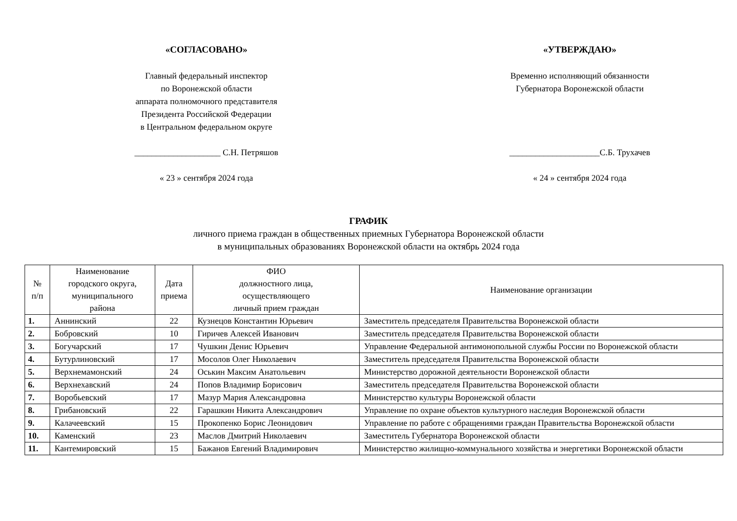«СОГЛАСОВАНО»
Главный федеральный инспектор
по Воронежской области
аппарата полномочного представителя
Президента Российской Федерации
в Центральном федеральном округе
____________________ С.Н. Петряшов
« 23 » сентября 2024 года
«УТВЕРЖДАЮ»
Временно исполняющий обязанности
Губернатора Воронежской области
_____________________С.Б. Трухачев
« 24 » сентября 2024 года
ГРАФИК
личного приема граждан в общественных приемных Губернатора Воронежской области
в муниципальных образованиях Воронежской области на октябрь 2024 года
| № п/п | Наименование городского округа, муниципального района | Дата приема | ФИО должностного лица, осуществляющего личный прием граждан | Наименование организации |
| --- | --- | --- | --- | --- |
| 1. | Аннинский | 22 | Кузнецов Константин Юрьевич | Заместитель председателя Правительства Воронежской области |
| 2. | Бобровский | 10 | Гиричев Алексей Иванович | Заместитель председателя Правительства Воронежской области |
| 3. | Богучарский | 17 | Чушкин Денис Юрьевич | Управление Федеральной антимонопольной службы России по Воронежской области |
| 4. | Бутурлиновский | 17 | Мосолов Олег Николаевич | Заместитель председателя Правительства Воронежской области |
| 5. | Верхнемамонский | 24 | Оськин Максим Анатольевич | Министерство дорожной деятельности Воронежской области |
| 6. | Верхнехавский | 24 | Попов Владимир Борисович | Заместитель председателя Правительства Воронежской области |
| 7. | Воробьевский | 17 | Мазур Мария Александровна | Министерство культуры Воронежской области |
| 8. | Грибановский | 22 | Гарашкин Никита Александрович | Управление по охране объектов культурного наследия Воронежской области |
| 9. | Калачеевский | 15 | Прокопенко Борис Леонидович | Управление по работе с обращениями граждан Правительства Воронежской области |
| 10. | Каменский | 23 | Маслов Дмитрий Николаевич | Заместитель Губернатора Воронежской области |
| 11. | Кантемировский | 15 | Бажанов Евгений Владимирович | Министерство жилищно-коммунального хозяйства и энергетики Воронежской области |